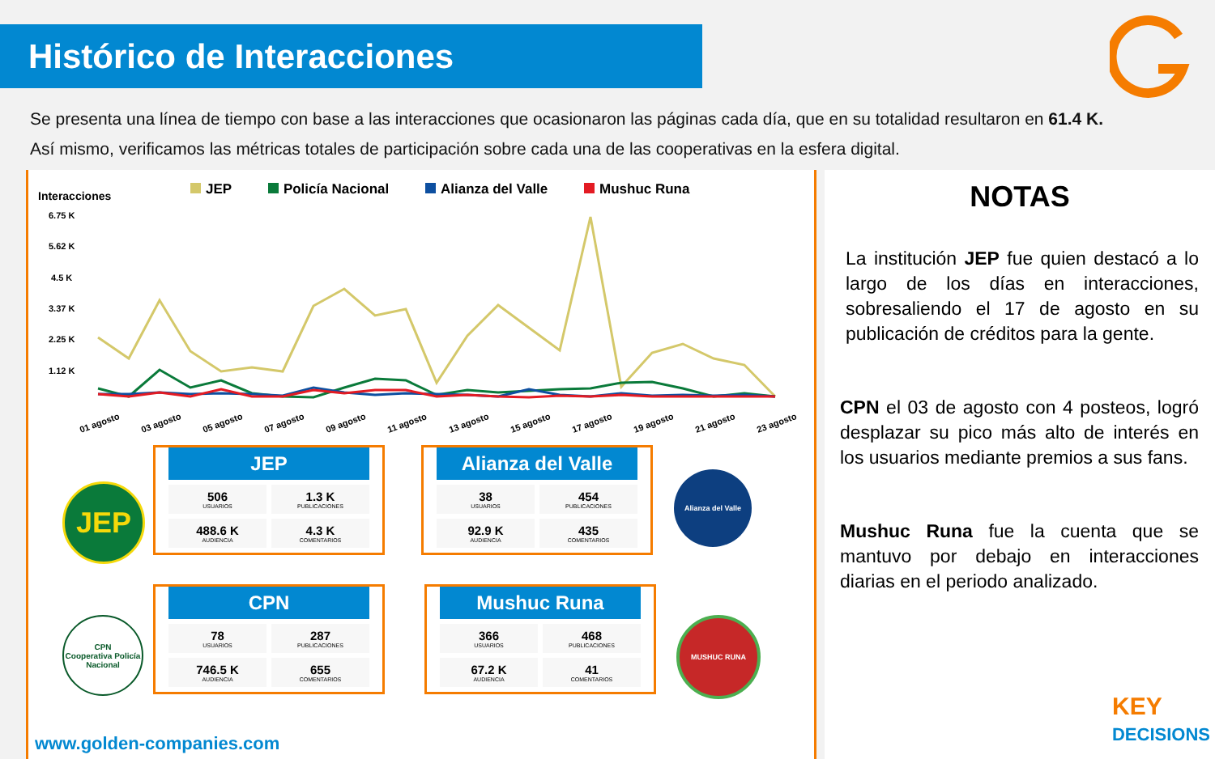Histórico de Interacciones
Se presenta una línea de tiempo con base a las interacciones que ocasionaron las páginas cada día, que en su totalidad resultaron en 61.4 K.
Así mismo, verificamos las métricas totales de participación sobre cada una de las cooperativas en la esfera digital.
Interacciones
JEP Policía Nacional Alianza del Valle Mushuc Runa
6.75 K
5.62 K
4.5 K
3.37 K
2.25 K
1.12 K
01 agosto
03 agosto
05 agosto
07 agosto
09 agosto
11 agosto
13 agosto
15 agosto
17 agosto
19 agosto
21 agosto
23 agosto
JEP
JEP
506
USUARIOS
1.3 K
PUBLICACIONES
488.6 K
AUDIENCIA
4.3 K
COMENTARIOS
Alianza del Valle
38
USUARIOS
454
PUBLICACIONES
92.9 K
AUDIENCIA
435
COMENTARIOS
Alianza del Valle
CPN
Cooperativa Policía Nacional
CPN
78
USUARIOS
287
PUBLICACIONES
746.5 K
AUDIENCIA
655
COMENTARIOS
Mushuc Runa
366
USUARIOS
468
PUBLICACIONES
67.2 K
AUDIENCIA
41
COMENTARIOS
MUSHUC RUNA
www.golden-companies.com
NOTAS
La institución JEP fue quien destacó a lo largo de los días en interacciones, sobresaliendo el 17 de agosto en su publicación de créditos para la gente.
CPN el 03 de agosto con 4 posteos, logró desplazar su pico más alto de interés en los usuarios mediante premios a sus fans.
Mushuc Runa fue la cuenta que se mantuvo por debajo en interacciones diarias en el periodo analizado.
KEY
DECISIONS